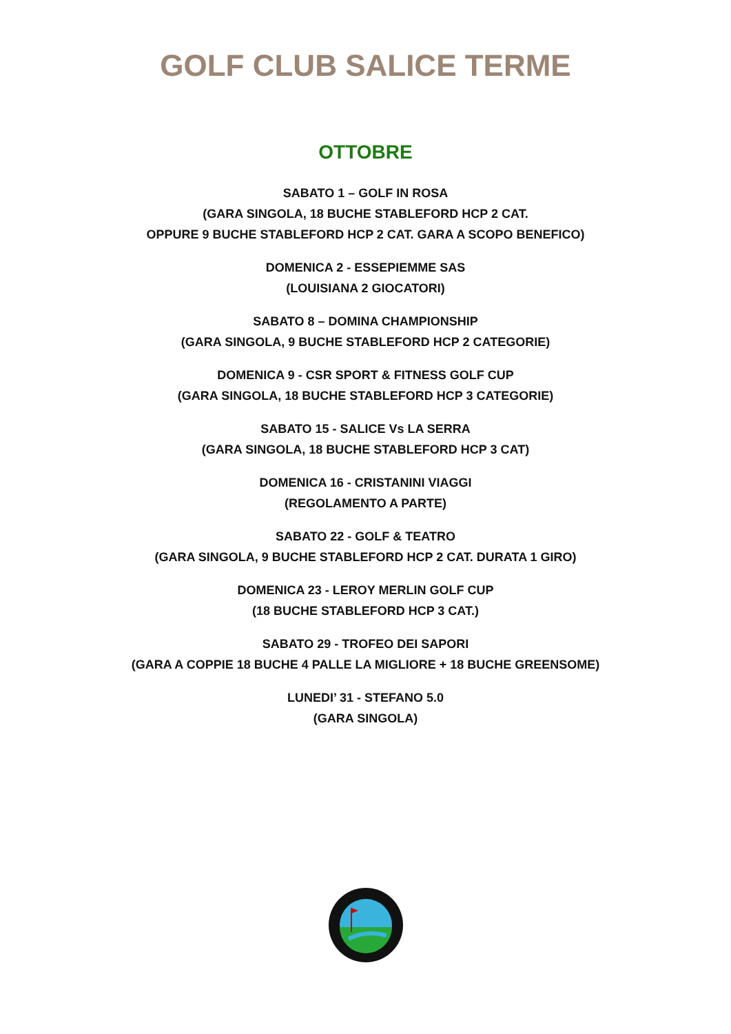GOLF CLUB SALICE TERME
OTTOBRE
SABATO 1 – GOLF IN ROSA
(GARA SINGOLA, 18 BUCHE STABLEFORD HCP 2 CAT.
OPPURE 9 BUCHE STABLEFORD HCP 2 CAT. GARA A SCOPO BENEFICO)
DOMENICA 2 - ESSEPIEMME SAS
(LOUISIANA 2 GIOCATORI)
SABATO 8 – DOMINA CHAMPIONSHIP
(GARA SINGOLA, 9 BUCHE STABLEFORD HCP 2 CATEGORIE)
DOMENICA 9 - CSR SPORT & FITNESS GOLF CUP
(GARA SINGOLA, 18 BUCHE STABLEFORD HCP 3 CATEGORIE)
SABATO 15 - SALICE Vs LA SERRA
(GARA SINGOLA, 18 BUCHE STABLEFORD HCP 3 CAT)
DOMENICA 16 - CRISTANINI VIAGGI
(REGOLAMENTO A PARTE)
SABATO 22 - GOLF & TEATRO
(GARA SINGOLA, 9 BUCHE STABLEFORD HCP 2 CAT. DURATA 1 GIRO)
DOMENICA 23 - LEROY MERLIN GOLF CUP
(18 BUCHE STABLEFORD HCP 3 CAT.)
SABATO 29 - TROFEO DEI SAPORI
(GARA A COPPIE 18 BUCHE 4 PALLE LA MIGLIORE + 18 BUCHE GREENSOME)
LUNEDI’ 31 - STEFANO 5.0
(GARA SINGOLA)